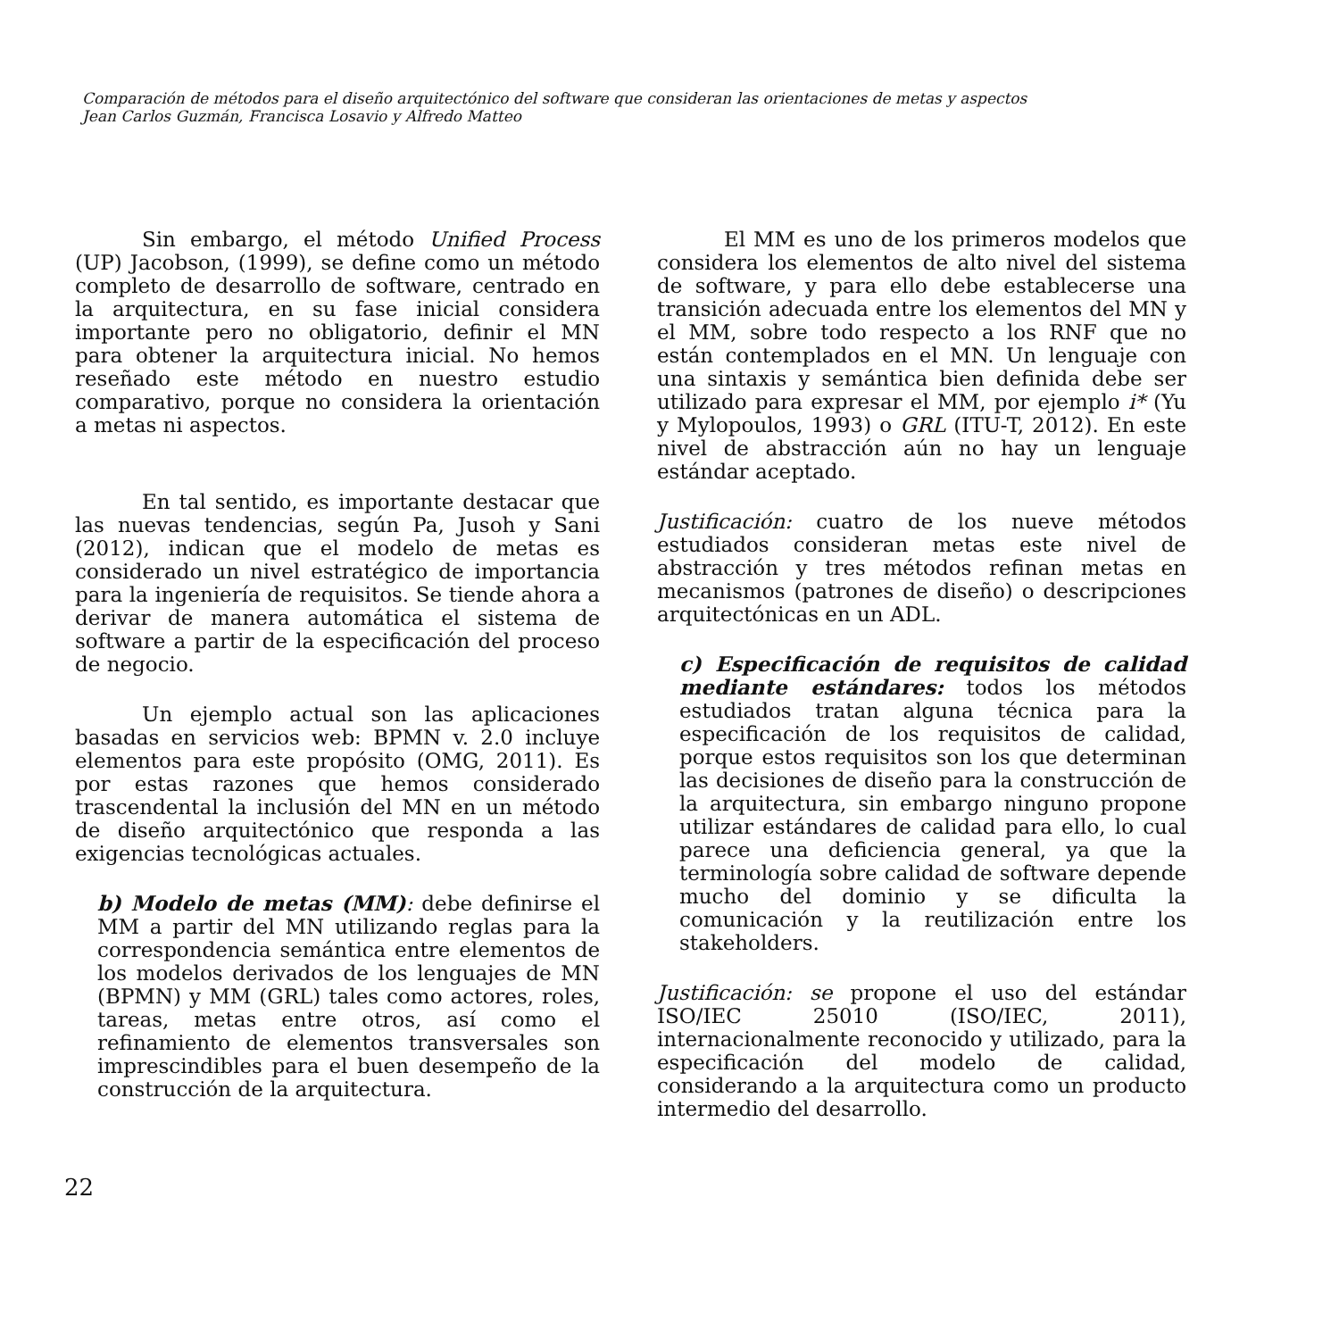Comparación de métodos para el diseño arquitectónico del software que consideran las orientaciones de metas y aspectos
Jean Carlos Guzmán, Francisca Losavio y Alfredo Matteo
Sin embargo, el método Unified Process (UP) Jacobson, (1999), se define como un método completo de desarrollo de software, centrado en la arquitectura, en su fase inicial considera importante pero no obligatorio, definir el MN para obtener la arquitectura inicial. No hemos reseñado este método en nuestro estudio comparativo, porque no considera la orientación a metas ni aspectos.
En tal sentido, es importante destacar que las nuevas tendencias, según Pa, Jusoh y Sani (2012), indican que el modelo de metas es considerado un nivel estratégico de importancia para la ingeniería de requisitos. Se tiende ahora a derivar de manera automática el sistema de software a partir de la especificación del proceso de negocio.
Un ejemplo actual son las aplicaciones basadas en servicios web: BPMN v. 2.0 incluye elementos para este propósito (OMG, 2011). Es por estas razones que hemos considerado trascendental la inclusión del MN en un método de diseño arquitectónico que responda a las exigencias tecnológicas actuales.
b) Modelo de metas (MM): debe definirse el MM a partir del MN utilizando reglas para la correspondencia semántica entre elementos de los modelos derivados de los lenguajes de MN (BPMN) y MM (GRL) tales como actores, roles, tareas, metas entre otros, así como el refinamiento de elementos transversales son imprescindibles para el buen desempeño de la construcción de la arquitectura.
El MM es uno de los primeros modelos que considera los elementos de alto nivel del sistema de software, y para ello debe establecerse una transición adecuada entre los elementos del MN y el MM, sobre todo respecto a los RNF que no están contemplados en el MN. Un lenguaje con una sintaxis y semántica bien definida debe ser utilizado para expresar el MM, por ejemplo i* (Yu y Mylopoulos, 1993) o GRL (ITU-T, 2012). En este nivel de abstracción aún no hay un lenguaje estándar aceptado.
Justificación: cuatro de los nueve métodos estudiados consideran metas este nivel de abstracción y tres métodos refinan metas en mecanismos (patrones de diseño) o descripciones arquitectónicas en un ADL.
c) Especificación de requisitos de calidad mediante estándares: todos los métodos estudiados tratan alguna técnica para la especificación de los requisitos de calidad, porque estos requisitos son los que determinan las decisiones de diseño para la construcción de la arquitectura, sin embargo ninguno propone utilizar estándares de calidad para ello, lo cual parece una deficiencia general, ya que la terminología sobre calidad de software depende mucho del dominio y se dificulta la comunicación y la reutilización entre los stakeholders.
Justificación: se propone el uso del estándar ISO/IEC 25010 (ISO/IEC, 2011), internacionalmente reconocido y utilizado, para la especificación del modelo de calidad, considerando a la arquitectura como un producto intermedio del desarrollo.
22